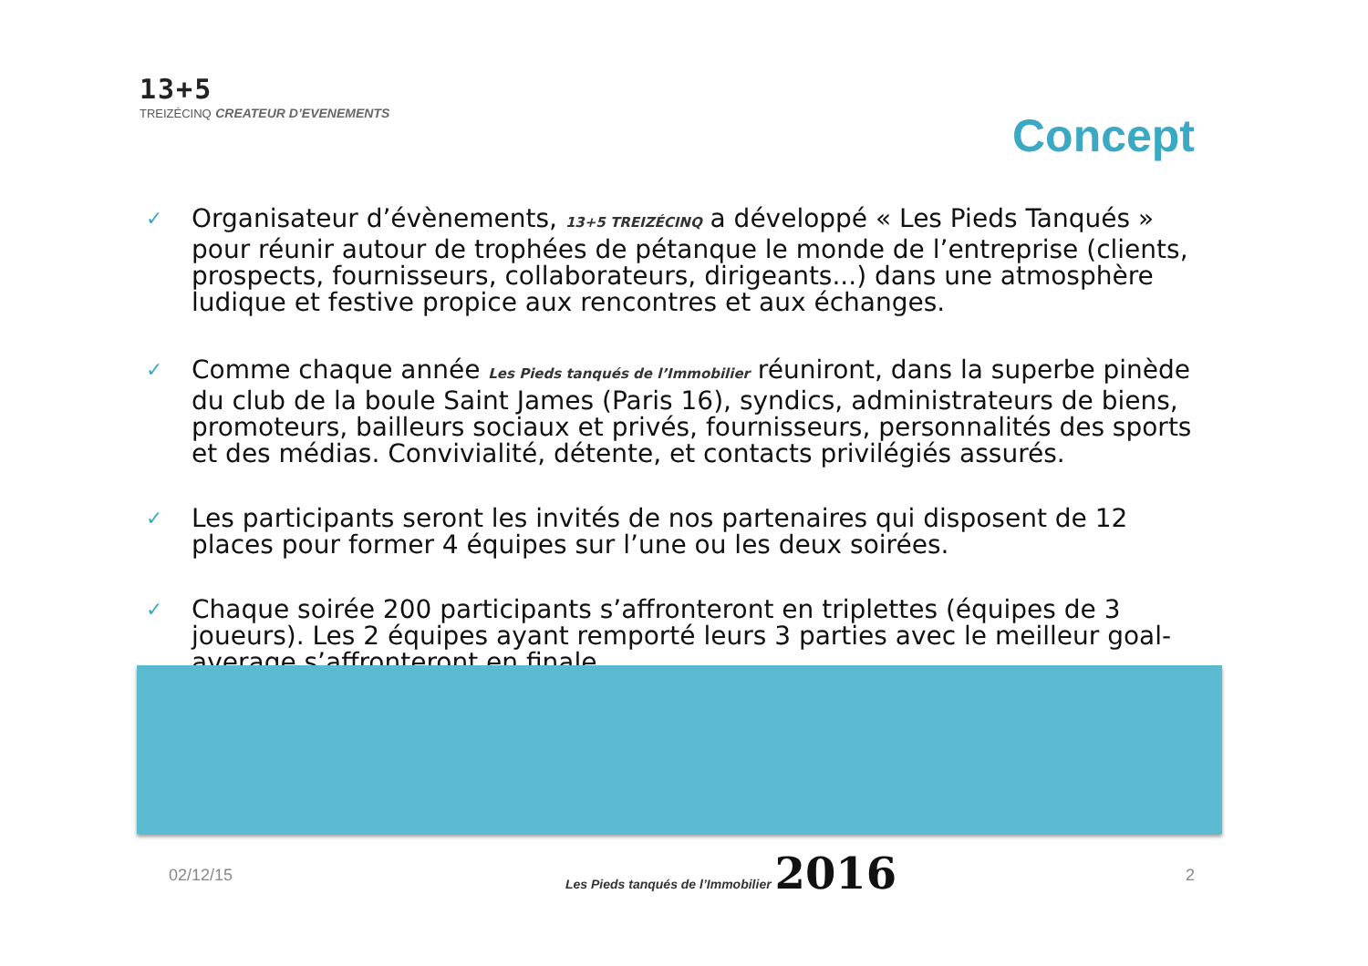13+5
TREIZÉCINQ CREATEUR D’EVENEMENTS
Concept
✓
Organisateur d’évènements, 13+5 TREIZÉCINQ a développé « Les Pieds Tanqués » pour réunir autour de trophées de pétanque le monde de l’entreprise (clients, prospects, fournisseurs, collaborateurs, dirigeants...) dans une atmosphère ludique et festive propice aux rencontres et aux échanges.
✓
Comme chaque année Les Pieds tanqués de l’Immobilier réuniront, dans la superbe pinède du club de la boule Saint James (Paris 16), syndics, administrateurs de biens, promoteurs, bailleurs sociaux et privés, fournisseurs, personnalités des sports et des médias. Convivialité, détente, et contacts privilégiés assurés.
✓
Les participants seront les invités de nos partenaires qui disposent de 12 places pour former 4 équipes sur l’une ou les deux soirées.
✓
Chaque soirée 200 participants s’affronteront en triplettes (équipes de 3 joueurs). Les 2 équipes ayant remporté leurs 3 parties avec le meilleur goal-average s’affronteront en finale.
02/12/15
Les Pieds tanqués de l’Immobilier 2016
2